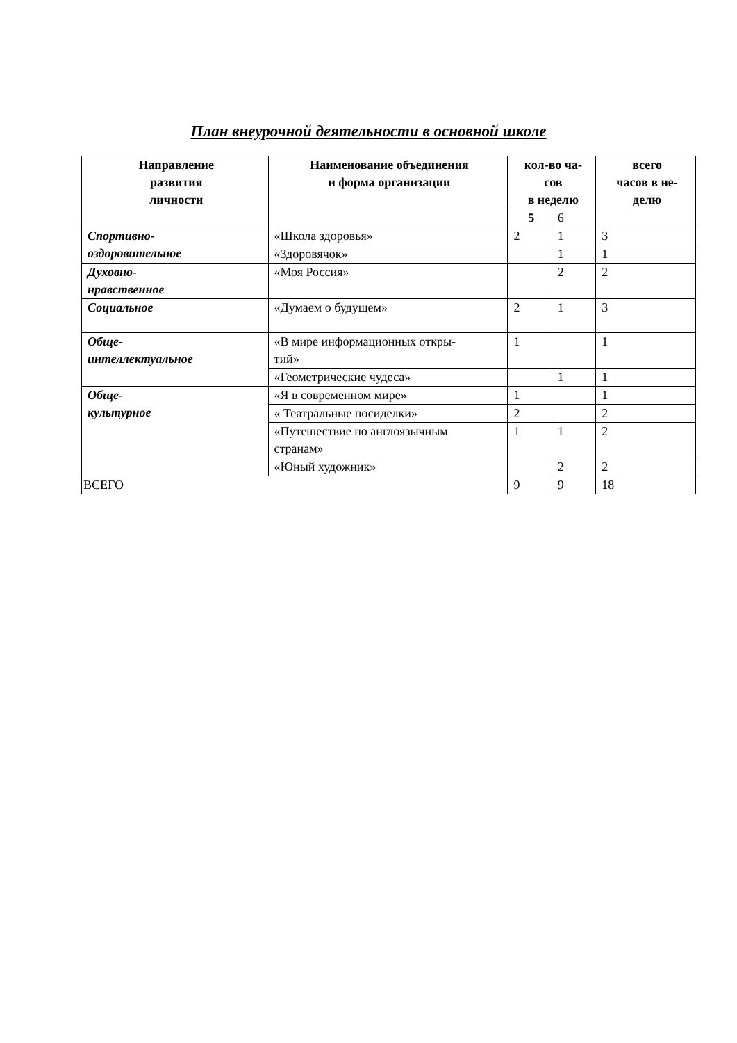План внеурочной деятельности в основной школе
| Направление развития личности | Наименование объединения и форма организации | кол-во ча- сов в неделю | | всего часов в не- делю |
| --- | --- | --- | --- | --- |
| | | 5 | 6 | |
| Спортивно- оздоровительное | «Школа здоровья» | 2 | 1 | 3 |
| | «Здоровячок» | | 1 | 1 |
| Духовно- нравственное | «Моя Россия» | | 2 | 2 |
| Социальное | «Думаем о будущем» | 2 | 1 | 3 |
| Обще- интеллектуальное | «В мире информационных откры- тий» | 1 | | 1 |
| | «Геометрические чудеса» | | 1 | 1 |
| Обще- культурное | «Я в современном мире» | 1 | | 1 |
| | « Театральные посиделки» | 2 | | 2 |
| | «Путешествие по англоязычным странам» | 1 | 1 | 2 |
| | «Юный художник» | | 2 | 2 |
| ВСЕГО | | 9 | 9 | 18 |